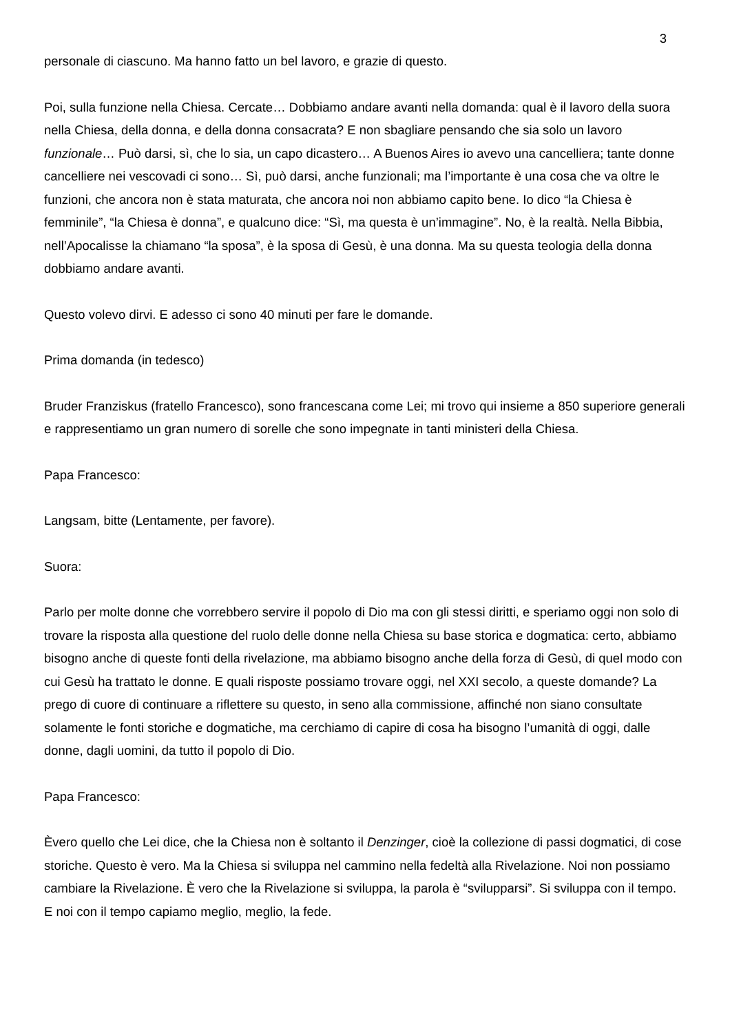3
personale di ciascuno. Ma hanno fatto un bel lavoro, e grazie di questo.
Poi, sulla funzione nella Chiesa. Cercate… Dobbiamo andare avanti nella domanda: qual è il lavoro della suora nella Chiesa, della donna, e della donna consacrata? E non sbagliare pensando che sia solo un lavoro funzionale… Può darsi, sì, che lo sia, un capo dicastero… A Buenos Aires io avevo una cancelliera; tante donne cancelliere nei vescovadi ci sono… Sì, può darsi, anche funzionali; ma l’importante è una cosa che va oltre le funzioni, che ancora non è stata maturata, che ancora noi non abbiamo capito bene. Io dico “la Chiesa è femminile”, “la Chiesa è donna”, e qualcuno dice: “Sì, ma questa è un’immagine”. No, è la realtà. Nella Bibbia, nell’Apocalisse la chiamano “la sposa”, è la sposa di Gesù, è una donna. Ma su questa teologia della donna dobbiamo andare avanti.
Questo volevo dirvi. E adesso ci sono 40 minuti per fare le domande.
Prima domanda (in tedesco)
Bruder Franziskus (fratello Francesco), sono francescana come Lei; mi trovo qui insieme a 850 superiore generali e rappresentiamo un gran numero di sorelle che sono impegnate in tanti ministeri della Chiesa.
Papa Francesco:
Langsam, bitte (Lentamente, per favore).
Suora:
Parlo per molte donne che vorrebbero servire il popolo di Dio ma con gli stessi diritti, e speriamo oggi non solo di trovare la risposta alla questione del ruolo delle donne nella Chiesa su base storica e dogmatica: certo, abbiamo bisogno anche di queste fonti della rivelazione, ma abbiamo bisogno anche della forza di Gesù, di quel modo con cui Gesù ha trattato le donne. E quali risposte possiamo trovare oggi, nel XXI secolo, a queste domande? La prego di cuore di continuare a riflettere su questo, in seno alla commissione, affinché non siano consultate solamente le fonti storiche e dogmatiche, ma cerchiamo di capire di cosa ha bisogno l’umanità di oggi, dalle donne, dagli uomini, da tutto il popolo di Dio.
Papa Francesco:
Èvero quello che Lei dice, che la Chiesa non è soltanto il Denzinger, cioè la collezione di passi dogmatici, di cose storiche. Questo è vero. Ma la Chiesa si sviluppa nel cammino nella fedeltà alla Rivelazione. Noi non possiamo cambiare la Rivelazione. È vero che la Rivelazione si sviluppa, la parola è “svilupparsi”. Si sviluppa con il tempo. E noi con il tempo capiamo meglio, meglio, la fede.